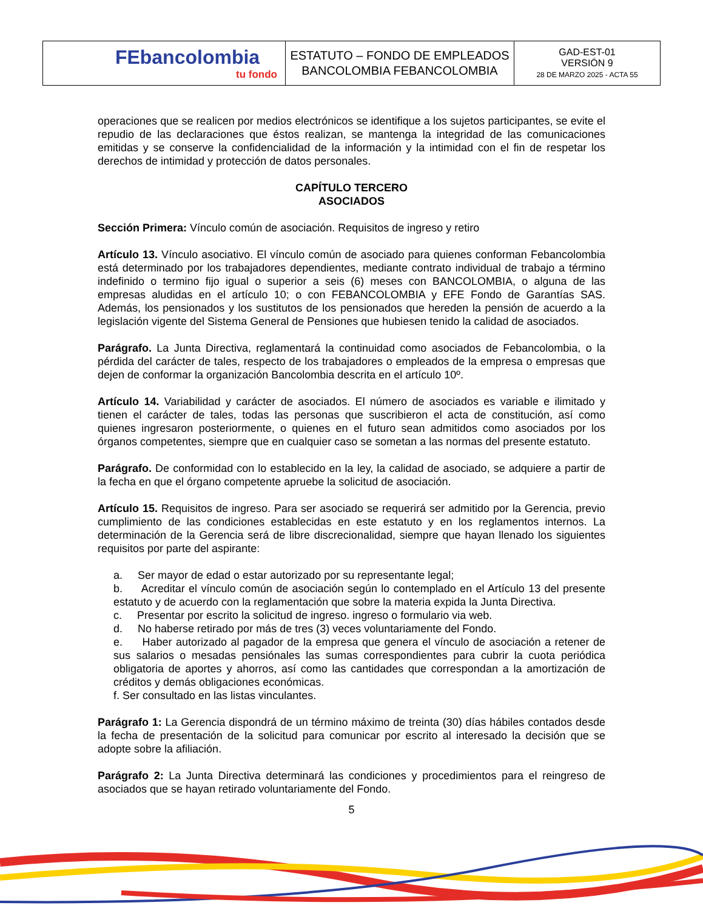| FEbancolombia tu fondo | ESTATUTO – FONDO DE EMPLEADOS BANCOLOMBIA FEBANCOLOMBIA | GAD-EST-01 VERSIÓN 9 28 DE MARZO 2025 - ACTA 55 |
operaciones que se realicen por medios electrónicos se identifique a los sujetos participantes, se evite el repudio de las declaraciones que éstos realizan, se mantenga la integridad de las comunicaciones emitidas y se conserve la confidencialidad de la información y la intimidad con el fin de respetar los derechos de intimidad y protección de datos personales.
CAPÍTULO TERCERO
ASOCIADOS
Sección Primera: Vínculo común de asociación. Requisitos de ingreso y retiro
Artículo 13. Vínculo asociativo. El vínculo común de asociado para quienes conforman Febancolombia está determinado por los trabajadores dependientes, mediante contrato individual de trabajo a término indefinido o termino fijo igual o superior a seis (6) meses con BANCOLOMBIA, o alguna de las empresas aludidas en el artículo 10; o con FEBANCOLOMBIA y EFE Fondo de Garantías SAS. Además, los pensionados y los sustitutos de los pensionados que hereden la pensión de acuerdo a la legislación vigente del Sistema General de Pensiones que hubiesen tenido la calidad de asociados.
Parágrafo. La Junta Directiva, reglamentará la continuidad como asociados de Febancolombia, o la pérdida del carácter de tales, respecto de los trabajadores o empleados de la empresa o empresas que dejen de conformar la organización Bancolombia descrita en el artículo 10º.
Artículo 14. Variabilidad y carácter de asociados. El número de asociados es variable e ilimitado y tienen el carácter de tales, todas las personas que suscribieron el acta de constitución, así como quienes ingresaron posteriormente, o quienes en el futuro sean admitidos como asociados por los órganos competentes, siempre que en cualquier caso se sometan a las normas del presente estatuto.
Parágrafo. De conformidad con lo establecido en la ley, la calidad de asociado, se adquiere a partir de la fecha en que el órgano competente apruebe la solicitud de asociación.
Artículo 15. Requisitos de ingreso. Para ser asociado se requerirá ser admitido por la Gerencia, previo cumplimiento de las condiciones establecidas en este estatuto y en los reglamentos internos. La determinación de la Gerencia será de libre discrecionalidad, siempre que hayan llenado los siguientes requisitos por parte del aspirante:
a. Ser mayor de edad o estar autorizado por su representante legal;
b. Acreditar el vínculo común de asociación según lo contemplado en el Artículo 13 del presente estatuto y de acuerdo con la reglamentación que sobre la materia expida la Junta Directiva.
c. Presentar por escrito la solicitud de ingreso. ingreso o formulario via web.
d. No haberse retirado por más de tres (3) veces voluntariamente del Fondo.
e. Haber autorizado al pagador de la empresa que genera el vínculo de asociación a retener de sus salarios o mesadas pensiónales las sumas correspondientes para cubrir la cuota periódica obligatoria de aportes y ahorros, así como las cantidades que correspondan a la amortización de créditos y demás obligaciones económicas.
f. Ser consultado en las listas vinculantes.
Parágrafo 1: La Gerencia dispondrá de un término máximo de treinta (30) días hábiles contados desde la fecha de presentación de la solicitud para comunicar por escrito al interesado la decisión que se adopte sobre la afiliación.
Parágrafo 2: La Junta Directiva determinará las condiciones y procedimientos para el reingreso de asociados que se hayan retirado voluntariamente del Fondo.
5